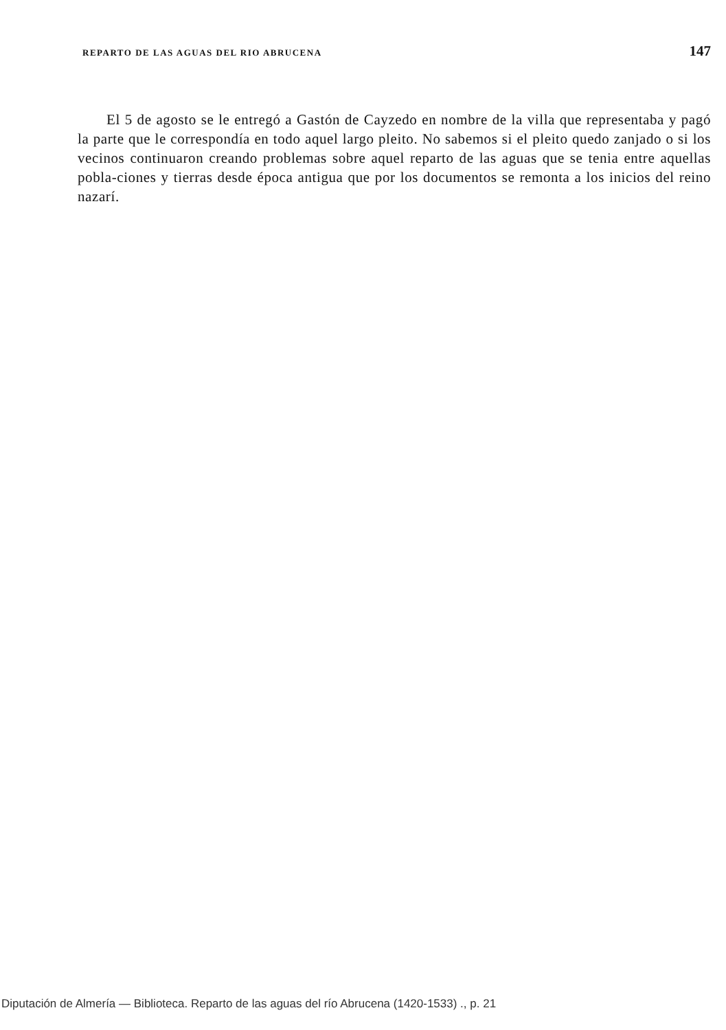REPARTO DE LAS AGUAS DEL RIO ABRUCENA 147
El 5 de agosto se le entregó a Gastón de Cayzedo en nombre de la villa que representaba y pagó la parte que le correspondía en todo aquel largo pleito. No sabemos si el pleito quedo zanjado o si los vecinos continuaron creando problemas sobre aquel reparto de las aguas que se tenia entre aquellas pobla-ciones y tierras desde época antigua que por los documentos se remonta a los inicios del reino nazarí.
Diputación de Almería — Biblioteca. Reparto de las aguas del río Abrucena (1420-1533) ., p. 21